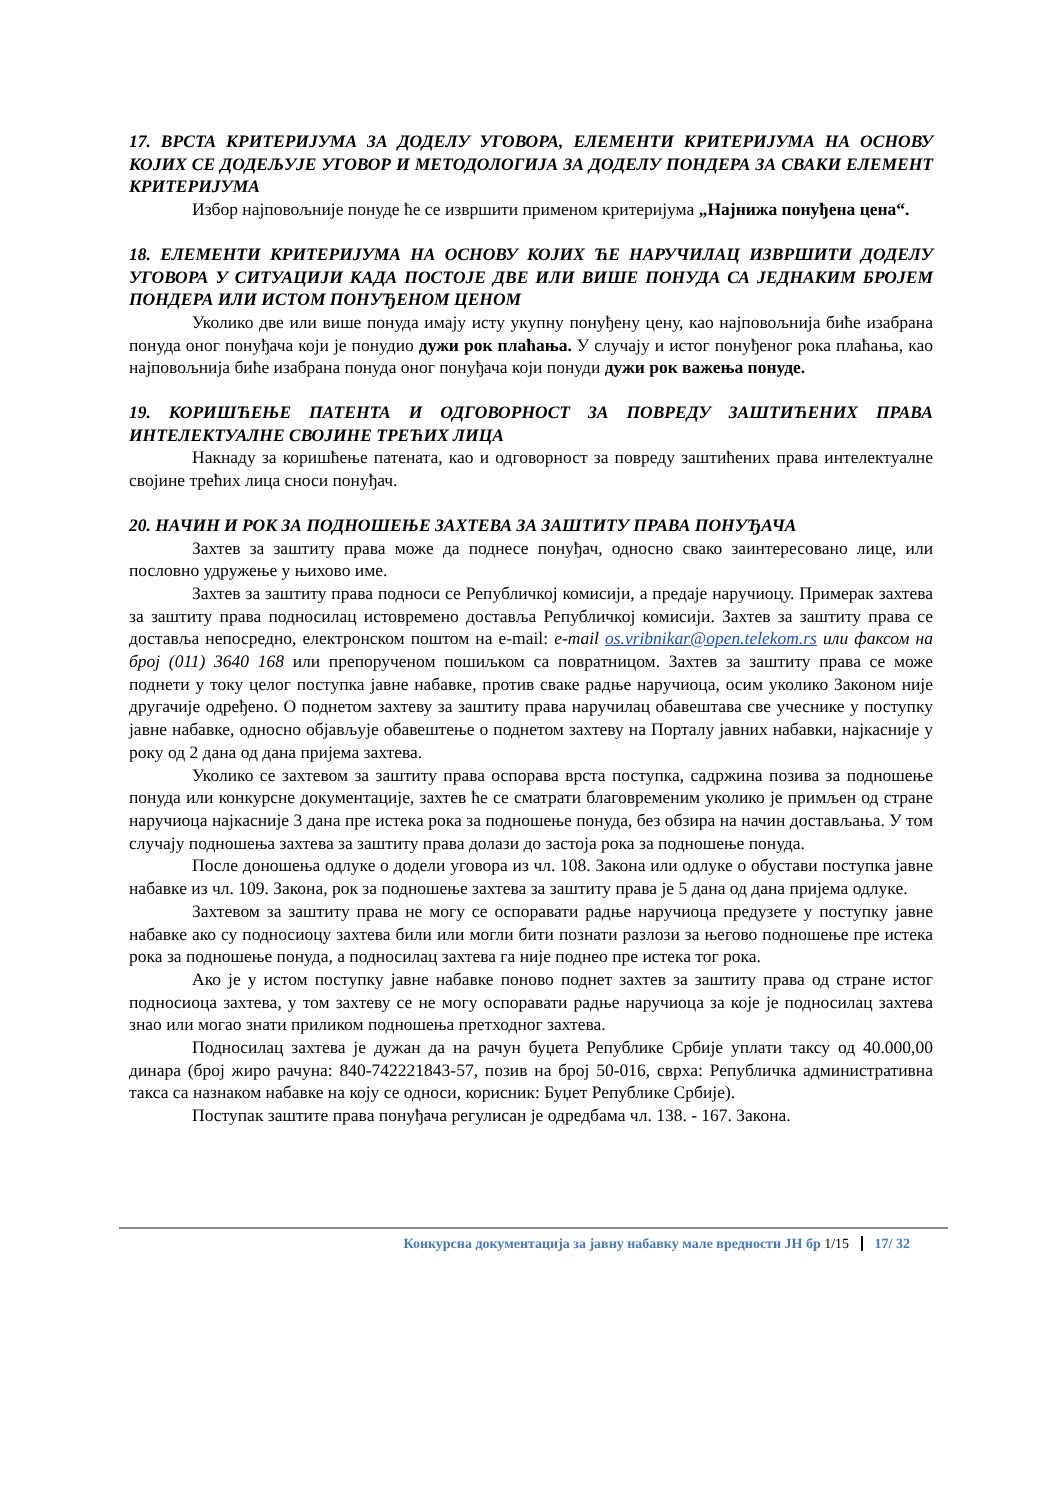17. ВРСТА КРИТЕРИЈУМА ЗА ДОДЕЛУ УГОВОРА, ЕЛЕМЕНТИ КРИТЕРИЈУМА НА ОСНОВУ КОЈИХ СЕ ДОДЕЉУЈЕ УГОВОР И МЕТОДОЛОГИЈА ЗА ДОДЕЛУ ПОНДЕРА ЗА СВАКИ ЕЛЕМЕНТ КРИТЕРИЈУМА
Избор најповољније понуде ће се извршити применом критеријума „Најнижа понуђена цена“.
18. ЕЛЕМЕНТИ КРИТЕРИЈУМА НА ОСНОВУ КОЈИХ ЋЕ НАРУЧИЛАЦ ИЗВРШИТИ ДОДЕЛУ УГОВОРА У СИТУАЦИЈИ КАДА ПОСТОЈЕ ДВЕ ИЛИ ВИШЕ ПОНУДА СА ЈЕДНАКИМ БРОЈЕМ ПОНДЕРА ИЛИ ИСТОМ ПОНУЂЕНОМ ЦЕНОМ
Уколико две или више понуда имају исту укупну понуђену цену, као најповољнија биће изабрана понуда оног понуђача који је понудио дужи рок плаћања. У случају и истог понуђеног рока плаћања, као најповољнија биће изабрана понуда оног понуђача који понуди дужи рок важења понуде.
19. КОРИШЋЕЊЕ ПАТЕНТА И ОДГОВОРНОСТ ЗА ПОВРЕДУ ЗАШТИЋЕНИХ ПРАВА ИНТЕЛЕКТУАЛНЕ СВОЈИНЕ ТРЕЋИХ ЛИЦА
Накнаду за коришћење патената, као и одговорност за повреду заштићених права интелектуалне својине трећих лица сноси понуђач.
20. НАЧИН И РОК ЗА ПОДНОШЕЊЕ ЗАХТЕВА ЗА ЗАШТИТУ ПРАВА ПОНУЂАЧА
Захтев за заштиту права може да поднесе понуђач, односно свако заинтересовано лице, или пословно удружење у њихово име.
Захтев за заштиту права подноси се Републичкој комисији, а предаје наручиоцу. Примерак захтева за заштиту права подносилац истовремено доставља Републичкој комисији. Захтев за заштиту права се доставља непосредно, електронском поштом на e-mail: e-mail os.vribnikar@open.telekom.rs или факсом на број (011) 3640 168 или препорученом пошиљком са повратницом. Захтев за заштиту права се може поднети у току целог поступка јавне набавке, против сваке радње наручиоца, осим уколико Законом није другачије одређено. О поднетом захтеву за заштиту права наручилац обавештава све учеснике у поступку јавне набавке, односно објављује обавештење о поднетом захтеву на Порталу јавних набавки, најкасније у року од 2 дана од дана пријема захтева.
Уколико се захтевом за заштиту права оспорава врста поступка, садржина позива за подношење понуда или конкурсне документације, захтев ће се сматрати благовременим уколико је примљен од стране наручиоца најкасније 3 дана пре истека рока за подношење понуда, без обзира на начин достављања. У том случају подношења захтева за заштиту права долази до застоја рока за подношење понуда.
После доношења одлуке о додели уговора из чл. 108. Закона или одлуке о обустави поступка јавне набавке из чл. 109. Закона, рок за подношење захтева за заштиту права је 5 дана од дана пријема одлуке.
Захтевом за заштиту права не могу се оспоравати радње наручиоца предузете у поступку јавне набавке ако су подносиоцу захтева били или могли бити познати разлози за његово подношење пре истека рока за подношење понуда, а подносилац захтева га није поднео пре истека тог рока.
Ако је у истом поступку јавне набавке поново поднет захтев за заштиту права од стране истог подносиоца захтева, у том захтеву се не могу оспоравати радње наручиоца за које је подносилац захтева знао или могао знати приликом подношења претходног захтева.
Подносилац захтева је дужан да на рачун буџета Републике Србије уплати таксу од 40.000,00 динара (број жиро рачуна: 840-742221843-57, позив на број 50-016, сврха: Републичка административна такса са назнаком набавке на коју се односи, корисник: Буџет Републике Србије).
Поступак заштите права понуђача регулисан је одредбама чл. 138. - 167. Закона.
Конкурсна документација за јавну набавку мале вредности ЈН бр 1/15 17/ 32